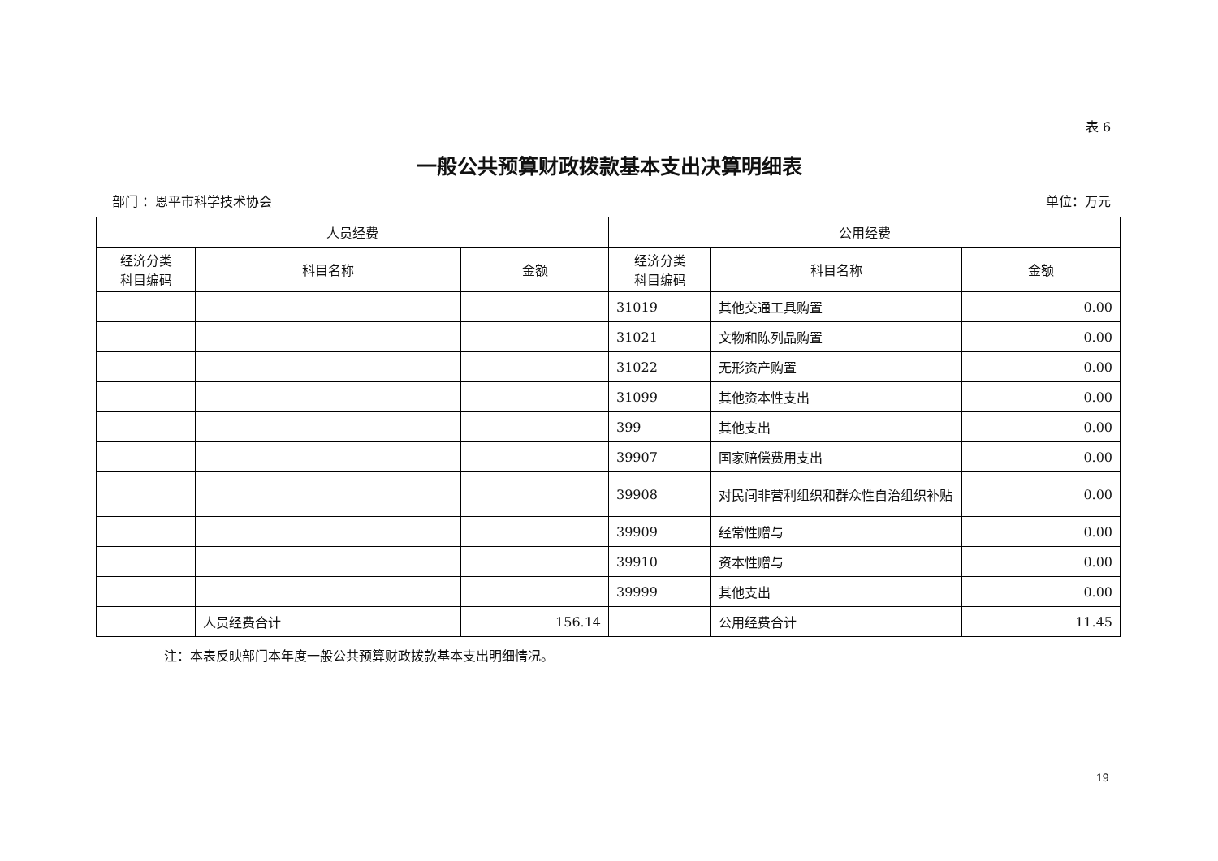表 6
一般公共预算财政拨款基本支出决算明细表
部门 ：恩平市科学技术协会 单位：万元
| 人员经费 | | | 公用经费 | | |
| --- | --- | --- | --- | --- | --- |
| 经济分类 科目编码 | 科目名称 | 金额 | 经济分类 科目编码 | 科目名称 | 金额 |
| | | | 31019 | 其他交通工具购置 | 0.00 |
| | | | 31021 | 文物和陈列品购置 | 0.00 |
| | | | 31022 | 无形资产购置 | 0.00 |
| | | | 31099 | 其他资本性支出 | 0.00 |
| | | | 399 | 其他支出 | 0.00 |
| | | | 39907 | 国家赔偿费用支出 | 0.00 |
| | | | 39908 | 对民间非营利组织和群众性自治组织补贴 | 0.00 |
| | | | 39909 | 经常性赠与 | 0.00 |
| | | | 39910 | 资本性赠与 | 0.00 |
| | | | 39999 | 其他支出 | 0.00 |
| | 人员经费合计 | 156.14 | | 公用经费合计 | 11.45 |
注：本表反映部门本年度一般公共预算财政拨款基本支出明细情况。
19